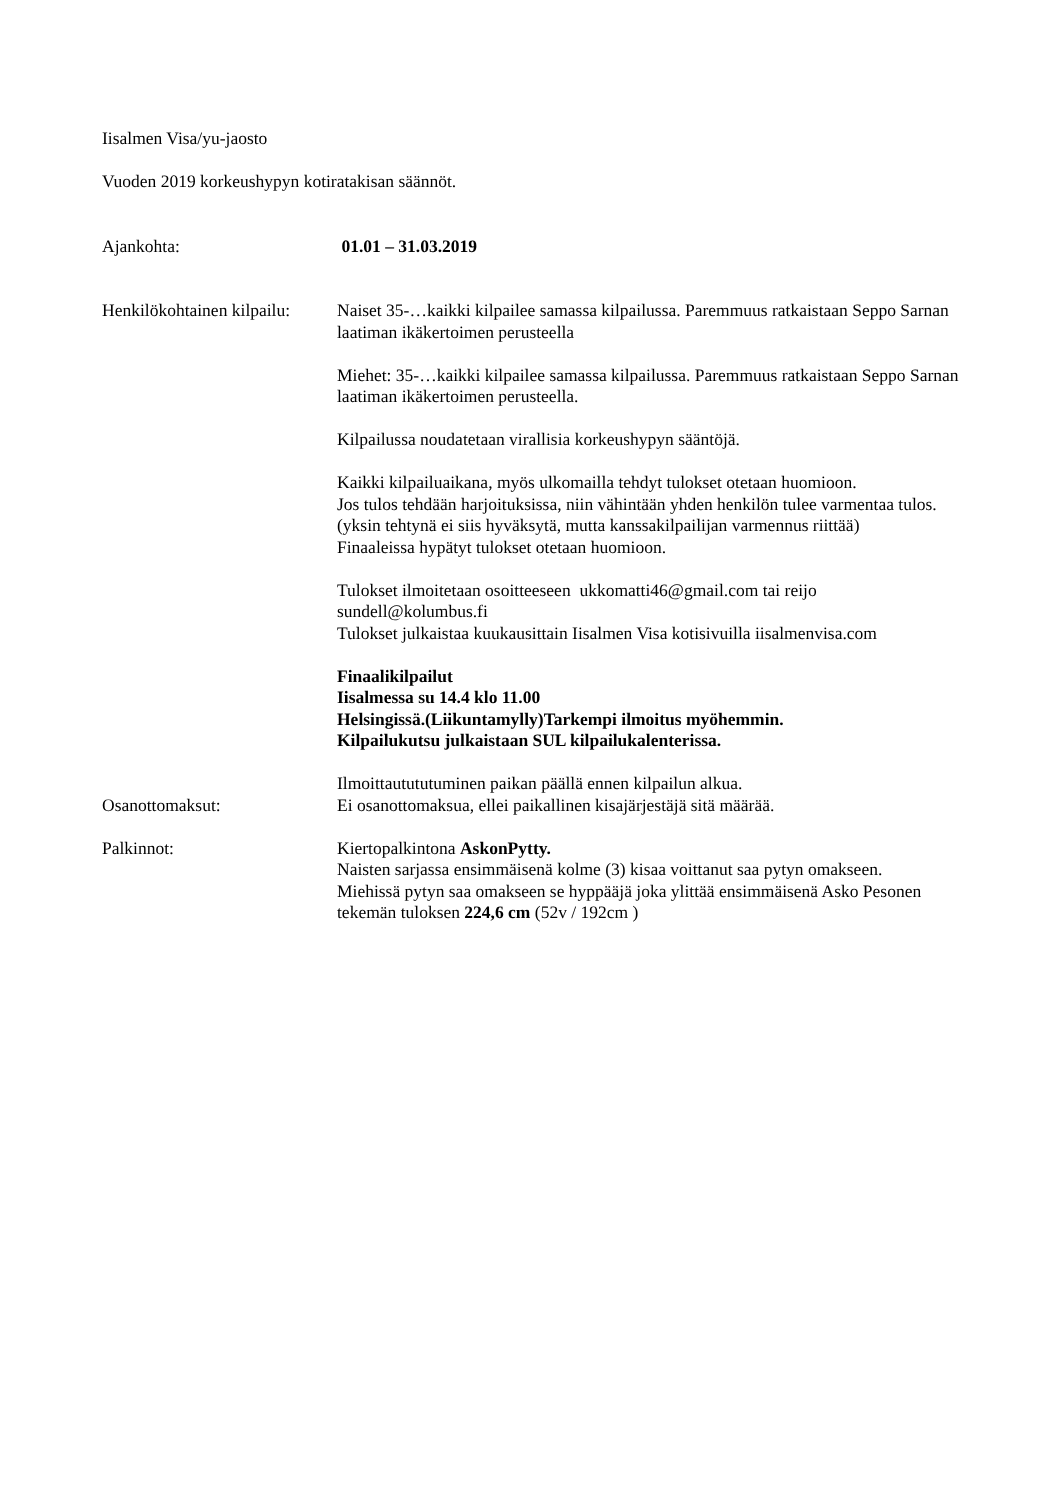Iisalmen Visa/yu-jaosto
Vuoden 2019 korkeushypyn kotiratakisan säännöt.
Ajankohta: 01.01 – 31.03.2019
Henkilökohtainen kilpailu:
Naiset 35-…kaikki kilpailee samassa kilpailussa. Paremmuus ratkaistaan Seppo Sarnan laatiman ikäkertoimen perusteella
Miehet: 35-…kaikki kilpailee samassa kilpailussa. Paremmuus ratkaistaan Seppo Sarnan laatiman ikäkertoimen perusteella.
Kilpailussa noudatetaan virallisia korkeushypyn sääntöjä.
Kaikki kilpailuaikana, myös ulkomailla tehdyt tulokset otetaan huomioon.
Jos tulos tehdään harjoituksissa, niin vähintään yhden henkilön tulee varmentaa tulos.(yksin tehtynä ei siis hyväksytä, mutta kanssakilpailijan varmennus riittää)
Finaaleissa hypätyt tulokset otetaan huomioon.
Tulokset ilmoitetaan osoitteeseen ukkomatti46@gmail.com tai reijo sundell@kolumbus.fi
Tulokset julkaistaa kuukausittain Iisalmen Visa kotisivuilla iisalmenvisa.com
Finaalikilpailut
Iisalmessa su 14.4 klo 11.00
Helsingissä.(Liikuntamylly)Tarkempi ilmoitus myöhemmin.
Kilpailukutsu julkaistaan SUL kilpailukalenterissa.
Ilmoittautututuminen paikan päällä ennen kilpailun alkua.
Osanottomaksut: Ei osanottomaksua, ellei paikallinen kisajärjestäjä sitä määrää.
Palkinnot: Kiertopalkintona AskonPytty.
Naisten sarjassa ensimmäisenä kolme (3) kisaa voittanut saa pytyn omakseen.
Miehissä pytyn saa omakseen se hyppääjä joka ylittää ensimmäisenä Asko Pesonen tekemän tuloksen 224,6 cm (52v / 192cm )